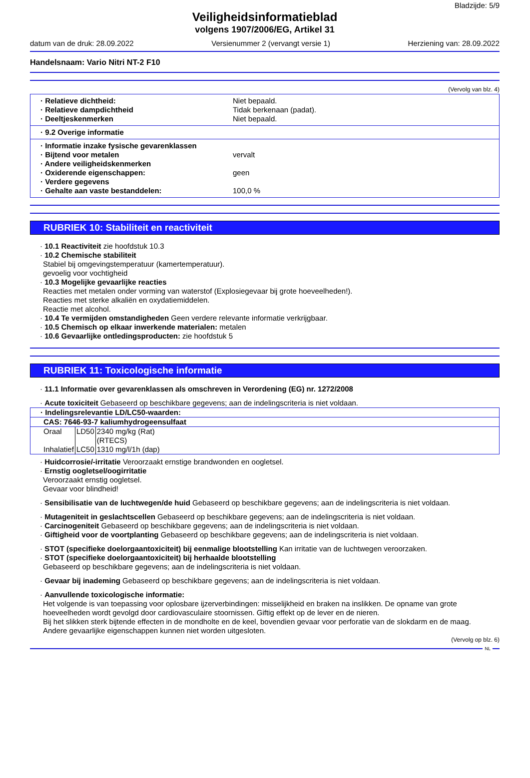Bladzijde: 5/9
Veiligheidsinformatieblad
volgens 1907/2006/EG, Artikel 31
datum van de druk: 28.09.2022 Versienummer 2 (vervangt versie 1) Herziening van: 28.09.2022
Handelsnaam: Vario Nitri NT-2 F10
(Vervolg van blz. 4)
· Relatieve dichtheid: Niet bepaald.
· Relatieve dampdichtheid Tidak berkenaan (padat).
· Deeltjeskenmerken Niet bepaald.
· 9.2 Overige informatie
· Informatie inzake fysische gevarenklassen
· Bijtend voor metalen vervalt
· Andere veiligheidskenmerken
· Oxiderende eigenschappen: geen
· Verdere gegevens
· Gehalte aan vaste bestanddelen: 100,0 %
RUBRIEK 10: Stabiliteit en reactiviteit
· 10.1 Reactiviteit zie hoofdstuk 10.3
· 10.2 Chemische stabiliteit
Stabiel bij omgevingstemperatuur (kamertemperatuur).
gevoelig voor vochtigheid
· 10.3 Mogelijke gevaarlijke reacties
Reacties met metalen onder vorming van waterstof (Explosiegevaar bij grote hoeveelheden!).
Reacties met sterke alkaliën en oxydatiemiddelen.
Reactie met alcohol.
· 10.4 Te vermijden omstandigheden Geen verdere relevante informatie verkrijgbaar.
· 10.5 Chemisch op elkaar inwerkende materialen: metalen
· 10.6 Gevaarlijke ontledingsproducten: zie hoofdstuk 5
RUBRIEK 11: Toxicologische informatie
· 11.1 Informatie over gevarenklassen als omschreven in Verordening (EG) nr. 1272/2008
· Acute toxiciteit Gebaseerd op beschikbare gegevens; aan de indelingscriteria is niet voldaan.
| · Indelingsrelevantie LD/LC50-waarden: | | |
| CAS: 7646-93-7 kaliumhydrogeensulfaat | | |
| Oraal | LD50 | 2340 mg/kg (Rat) (RTECS) |
| Inhalatief | LC50 | 1310 mg/l/1h (dap) |
· Huidcorrosie/-irritatie Veroorzaakt ernstige brandwonden en oogletsel.
· Ernstig oogletsel/oogirritatie
Veroorzaakt ernstig oogletsel.
Gevaar voor blindheid!
· Sensibilisatie van de luchtwegen/de huid Gebaseerd op beschikbare gegevens; aan de indelingscriteria is niet voldaan.
· Mutageniteit in geslachtscellen Gebaseerd op beschikbare gegevens; aan de indelingscriteria is niet voldaan.
· Carcinogeniteit Gebaseerd op beschikbare gegevens; aan de indelingscriteria is niet voldaan.
· Giftigheid voor de voortplanting Gebaseerd op beschikbare gegevens; aan de indelingscriteria is niet voldaan.
· STOT (specifieke doelorgaantoxiciteit) bij eenmalige blootstelling Kan irritatie van de luchtwegen veroorzaken.
· STOT (specifieke doelorgaantoxiciteit) bij herhaalde blootstelling
Gebaseerd op beschikbare gegevens; aan de indelingscriteria is niet voldaan.
· Gevaar bij inademing Gebaseerd op beschikbare gegevens; aan de indelingscriteria is niet voldaan.
· Aanvullende toxicologische informatie:
Het volgende is van toepassing voor oplosbare ijzerverbindingen: misselijkheid en braken na inslikken. De opname van grote hoeveelheden wordt gevolgd door cardiovasculaire stoornissen. Giftig effekt op de lever en de nieren.
Bij het slikken sterk bijtende effecten in de mondholte en de keel, bovendien gevaar voor perforatie van de slokdarm en de maag.
Andere gevaarlijke eigenschappen kunnen niet worden uitgesloten.
(Vervolg op blz. 6)
NL